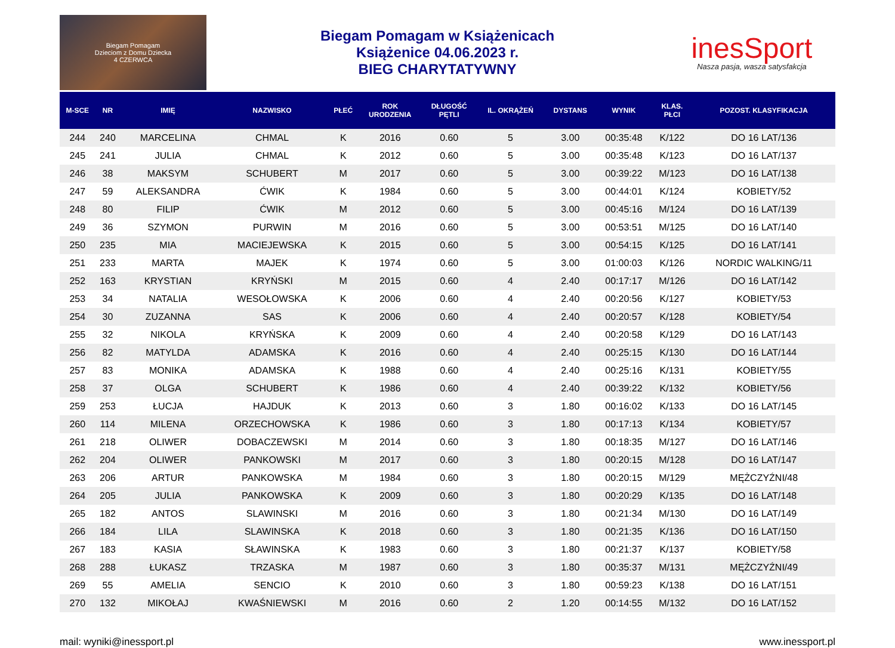Biegam Pomagam
Dzieciom z Domu Dziecka
4 CZERWCA
Biegam Pomagam w Książenicach
Książenice 04.06.2023 r.
BIEG CHARYTATYWNY
inesSport
Nasza pasja, wasza satysfakcja
| M-SCE | NR | IMIĘ | NAZWISKO | PŁEĆ | ROK URODZENIA | DŁUGOŚĆ PĘTLI | IL. OKRĄŻEŃ | DYSTANS | WYNIK | KLAS. PŁCI | POZOST. KLASYFIKACJA |
| --- | --- | --- | --- | --- | --- | --- | --- | --- | --- | --- | --- |
| 244 | 240 | MARCELINA | CHMAL | K | 2016 | 0.60 | 5 | 3.00 | 00:35:48 | K/122 | DO 16 LAT/136 |
| 245 | 241 | JULIA | CHMAL | K | 2012 | 0.60 | 5 | 3.00 | 00:35:48 | K/123 | DO 16 LAT/137 |
| 246 | 38 | MAKSYM | SCHUBERT | M | 2017 | 0.60 | 5 | 3.00 | 00:39:22 | M/123 | DO 16 LAT/138 |
| 247 | 59 | ALEKSANDRA | ĆWIK | K | 1984 | 0.60 | 5 | 3.00 | 00:44:01 | K/124 | KOBIETY/52 |
| 248 | 80 | FILIP | ĆWIK | M | 2012 | 0.60 | 5 | 3.00 | 00:45:16 | M/124 | DO 16 LAT/139 |
| 249 | 36 | SZYMON | PURWIN | M | 2016 | 0.60 | 5 | 3.00 | 00:53:51 | M/125 | DO 16 LAT/140 |
| 250 | 235 | MIA | MACIEJEWSKA | K | 2015 | 0.60 | 5 | 3.00 | 00:54:15 | K/125 | DO 16 LAT/141 |
| 251 | 233 | MARTA | MAJEK | K | 1974 | 0.60 | 5 | 3.00 | 01:00:03 | K/126 | NORDIC WALKING/11 |
| 252 | 163 | KRYSTIAN | KRYŃSKI | M | 2015 | 0.60 | 4 | 2.40 | 00:17:17 | M/126 | DO 16 LAT/142 |
| 253 | 34 | NATALIA | WESOŁOWSKA | K | 2006 | 0.60 | 4 | 2.40 | 00:20:56 | K/127 | KOBIETY/53 |
| 254 | 30 | ZUZANNA | SAS | K | 2006 | 0.60 | 4 | 2.40 | 00:20:57 | K/128 | KOBIETY/54 |
| 255 | 32 | NIKOLA | KRYŃSKA | K | 2009 | 0.60 | 4 | 2.40 | 00:20:58 | K/129 | DO 16 LAT/143 |
| 256 | 82 | MATYLDA | ADAMSKA | K | 2016 | 0.60 | 4 | 2.40 | 00:25:15 | K/130 | DO 16 LAT/144 |
| 257 | 83 | MONIKA | ADAMSKA | K | 1988 | 0.60 | 4 | 2.40 | 00:25:16 | K/131 | KOBIETY/55 |
| 258 | 37 | OLGA | SCHUBERT | K | 1986 | 0.60 | 4 | 2.40 | 00:39:22 | K/132 | KOBIETY/56 |
| 259 | 253 | ŁUCJA | HAJDUK | K | 2013 | 0.60 | 3 | 1.80 | 00:16:02 | K/133 | DO 16 LAT/145 |
| 260 | 114 | MILENA | ORZECHOWSKA | K | 1986 | 0.60 | 3 | 1.80 | 00:17:13 | K/134 | KOBIETY/57 |
| 261 | 218 | OLIWER | DOBACZEWSKI | M | 2014 | 0.60 | 3 | 1.80 | 00:18:35 | M/127 | DO 16 LAT/146 |
| 262 | 204 | OLIWER | PANKOWSKI | M | 2017 | 0.60 | 3 | 1.80 | 00:20:15 | M/128 | DO 16 LAT/147 |
| 263 | 206 | ARTUR | PANKOWSKA | M | 1984 | 0.60 | 3 | 1.80 | 00:20:15 | M/129 | MĘŻCZYŹNI/48 |
| 264 | 205 | JULIA | PANKOWSKA | K | 2009 | 0.60 | 3 | 1.80 | 00:20:29 | K/135 | DO 16 LAT/148 |
| 265 | 182 | ANTOS | SLAWINSKI | M | 2016 | 0.60 | 3 | 1.80 | 00:21:34 | M/130 | DO 16 LAT/149 |
| 266 | 184 | LILA | SLAWINSKA | K | 2018 | 0.60 | 3 | 1.80 | 00:21:35 | K/136 | DO 16 LAT/150 |
| 267 | 183 | KASIA | SŁAWINSKA | K | 1983 | 0.60 | 3 | 1.80 | 00:21:37 | K/137 | KOBIETY/58 |
| 268 | 288 | ŁUKASZ | TRZASKA | M | 1987 | 0.60 | 3 | 1.80 | 00:35:37 | M/131 | MĘŻCZYŹNI/49 |
| 269 | 55 | AMELIA | SENCIO | K | 2010 | 0.60 | 3 | 1.80 | 00:59:23 | K/138 | DO 16 LAT/151 |
| 270 | 132 | MIKOŁAJ | KWAŚNIEWSKI | M | 2016 | 0.60 | 2 | 1.20 | 00:14:55 | M/132 | DO 16 LAT/152 |
mail: wyniki@inessport.pl www.inessport.pl